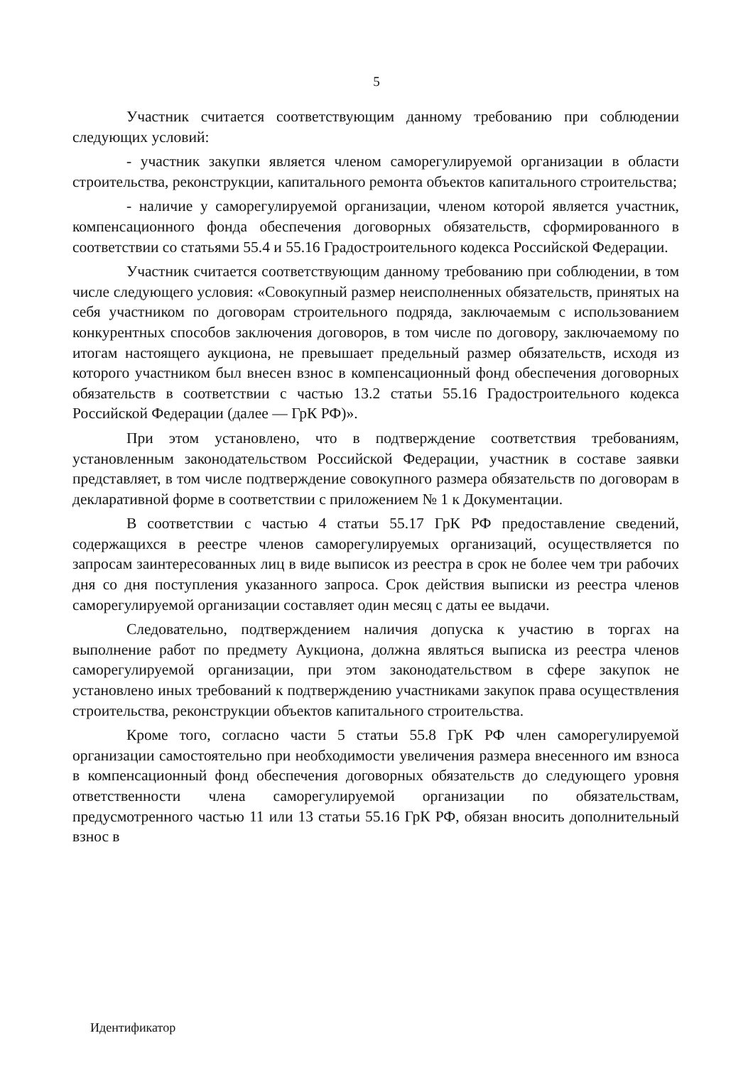5
Участник считается соответствующим данному требованию при соблюдении следующих условий:
- участник закупки является членом саморегулируемой организации в области строительства, реконструкции, капитального ремонта объектов капитального строительства;
- наличие у саморегулируемой организации, членом которой является участник, компенсационного фонда обеспечения договорных обязательств, сформированного в соответствии со статьями 55.4 и 55.16 Градостроительного кодекса Российской Федерации.
Участник считается соответствующим данному требованию при соблюдении, в том числе следующего условия: «Совокупный размер неисполненных обязательств, принятых на себя участником по договорам строительного подряда, заключаемым с использованием конкурентных способов заключения договоров, в том числе по договору, заключаемому по итогам настоящего аукциона, не превышает предельный размер обязательств, исходя из которого участником был внесен взнос в компенсационный фонд обеспечения договорных обязательств в соответствии с частью 13.2 статьи 55.16 Градостроительного кодекса Российской Федерации (далее — ГрК РФ)».
При этом установлено, что в подтверждение соответствия требованиям, установленным законодательством Российской Федерации, участник в составе заявки представляет, в том числе подтверждение совокупного размера обязательств по договорам в декларативной форме в соответствии с приложением № 1 к Документации.
В соответствии с частью 4 статьи 55.17 ГрК РФ предоставление сведений, содержащихся в реестре членов саморегулируемых организаций, осуществляется по запросам заинтересованных лиц в виде выписок из реестра в срок не более чем три рабочих дня со дня поступления указанного запроса. Срок действия выписки из реестра членов саморегулируемой организации составляет один месяц с даты ее выдачи.
Следовательно, подтверждением наличия допуска к участию в торгах на выполнение работ по предмету Аукциона, должна являться выписка из реестра членов саморегулируемой организации, при этом законодательством в сфере закупок не установлено иных требований к подтверждению участниками закупок права осуществления строительства, реконструкции объектов капитального строительства.
Кроме того, согласно части 5 статьи 55.8 ГрК РФ член саморегулируемой организации самостоятельно при необходимости увеличения размера внесенного им взноса в компенсационный фонд обеспечения договорных обязательств до следующего уровня ответственности члена саморегулируемой организации по обязательствам, предусмотренного частью 11 или 13 статьи 55.16 ГрК РФ, обязан вносить дополнительный взнос в
Идентификатор